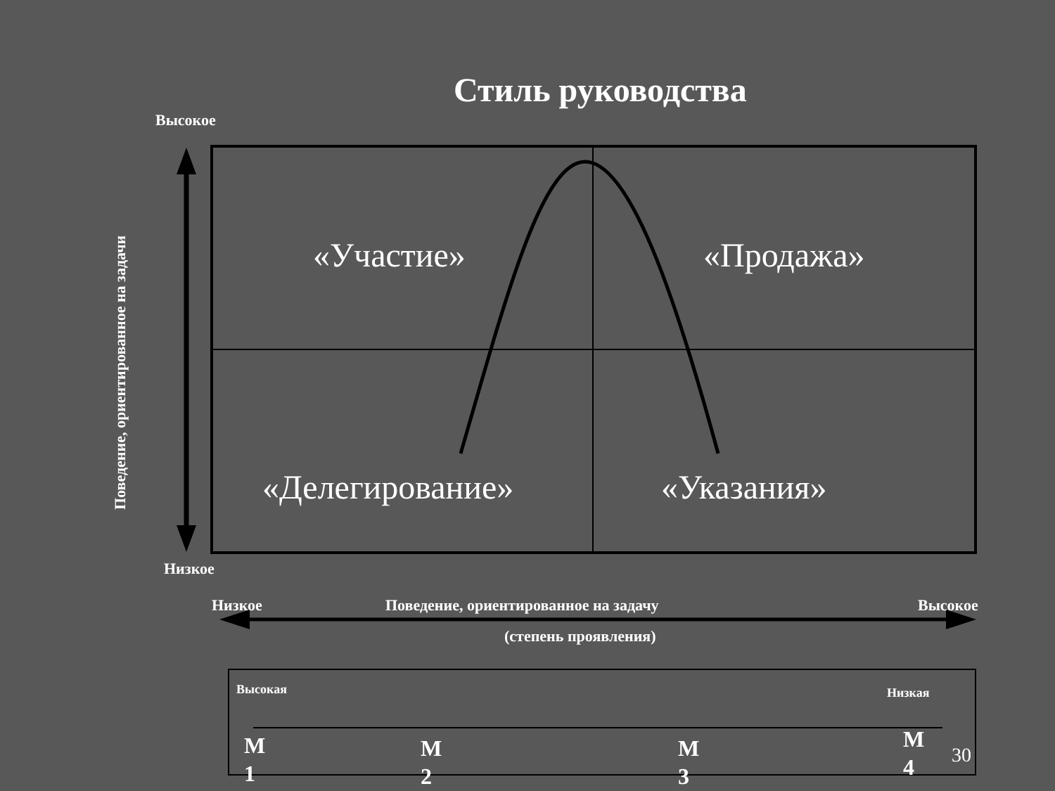Стиль руководства
Высокое
Поведение, ориентированное на задачи
«Участие» «Продажа»
«Делегирование» «Указания»
Низкое
Низкое Поведение, ориентированное на задачу Высокое
(степень проявления)
Высокая Низкая
М
1
М
2
М
3
М
4
30